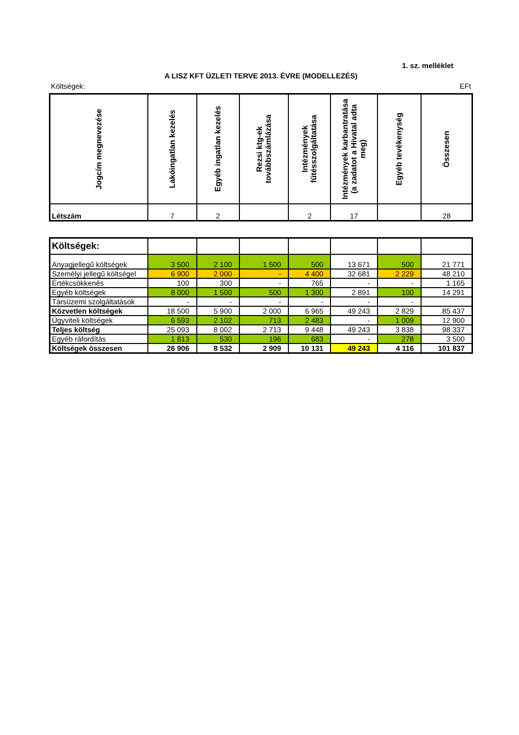1. sz. melléklet
A LISZ KFT ÜZLETI TERVE 2013. ÉVRE (MODELLEZÉS)
Költségek: EFt
| Jogcím megnevezése | Lakóingatlan kezelés | Egyéb ingatlan kezelés | Rezsi ktg-ek továbbszámlázása | Intézmények fűtésszolgáltatása | Intézmények karbantratása (a zadatot a Hivatal adta meg) | Egyéb tevékenység | Összesen |
| --- | --- | --- | --- | --- | --- | --- | --- |
| Létszám | 7 | 2 | | 2 | 17 | | 28 |
| Költségek: | | | | | | | |
| Anyagjellegű költségek | 3 500 | 2 100 | 1 500 | 500 | 13 671 | 500 | 21 771 |
| Személyi jellegű költségel | 6 900 | 2 000 | - | 4 400 | 32 681 | 2 229 | 48 210 |
| Értékcsökkenés | 100 | 300 | - | 765 | - | - | 1 165 |
| Egyéb költségek | 8 000 | 1 500 | 500 | 1 300 | 2 891 | 100 | 14 291 |
| Társüzemi szolgáltatások | - | - | - | - | - | - | |
| Közvetlen költségek | 18 500 | 5 900 | 2 000 | 6 965 | 49 243 | 2 829 | 85 437 |
| Ügyviteli költségek | 6 593 | 2 102 | 713 | 2 483 | - | 1 009 | 12 900 |
| Teljes költség | 25 093 | 8 002 | 2 713 | 9 448 | 49 243 | 3 838 | 98 337 |
| Egyéb ráfordítás | 1 813 | 530 | 196 | 683 | - | 278 | 3 500 |
| Költségek összesen | 26 906 | 8 532 | 2 909 | 10 131 | 49 243 | 4 116 | 101 837 |